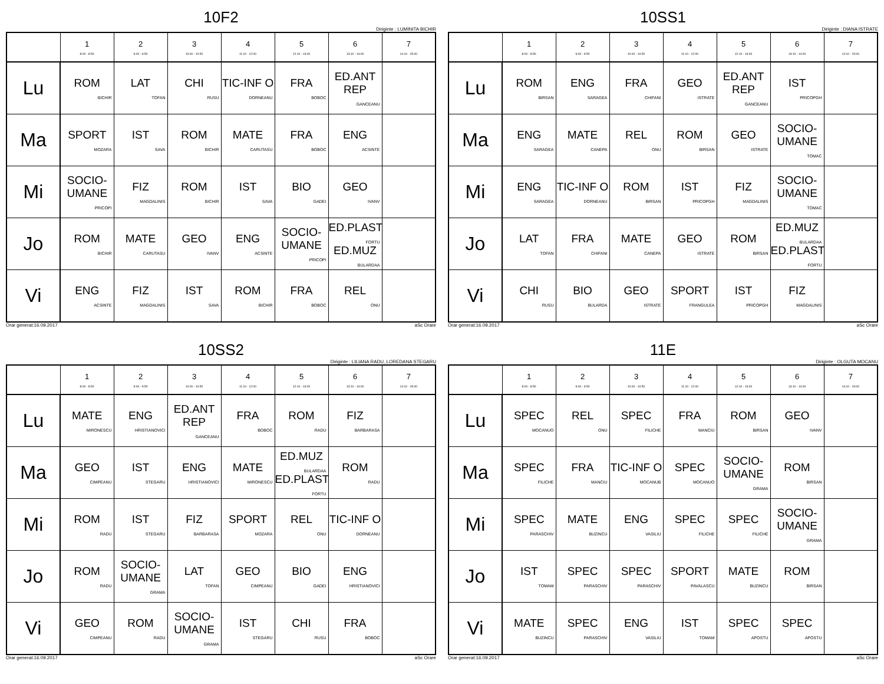10F2
Diriginte : LUMINITA BICHIR
| | 1 8:00 - 8:50 | 2 9:00 - 9:50 | 3 10:00 - 10:50 | 4 11:10 - 12:00 | 5 12:10 - 13:00 | 6 13:10 - 14:00 | 7 14:10 - 15:00 |
| --- | --- | --- | --- | --- | --- | --- | --- |
| Lu | ROM BICHIR | LAT TOFAN | CHI RUSU | TIC-INF O DORNEANU | FRA BOBOC | ED.ANT REP GANCEANU | |
| Ma | SPORT MOZARA | IST SAVA | ROM BICHIR | MATE CARUTASU | FRA BOBOC | ENG ACSINTE | |
| Mi | SOCIO-UMANE PRICOPI | FIZ MAGDALINIS | ROM BICHIR | IST SAVA | BIO GADEI | GEO IVANV | |
| Jo | ROM BICHIR | MATE CARUTASU | GEO IVANV | ENG ACSINTE | SOCIO-UMANE PRICOPI | ED.PLAST FORTU ED.MUZ BULARDAA | |
| Vi | ENG ACSINTE | FIZ MAGDALINIS | IST SAVA | ROM BICHIR | FRA BOBOC | REL ONU | |
Orar generat:16.09.2017 aSc Orare
10SS1
Diriginte : DIANA ISTRATE
| | 1 8:00 - 8:50 | 2 9:00 - 9:50 | 3 10:00 - 10:50 | 4 11:10 - 12:00 | 5 12:10 - 13:00 | 6 13:10 - 14:00 | 7 14:10 - 15:00 |
| --- | --- | --- | --- | --- | --- | --- | --- |
| Lu | ROM BIRSAN | ENG SARAGEA | FRA CHIFANI | GEO ISTRATE | ED.ANT REP GANCEANU | IST PRICOPGH | |
| Ma | ENG SARAGEA | MATE CANEPA | REL ONU | ROM BIRSAN | GEO ISTRATE | SOCIO-UMANE TOMAC | |
| Mi | ENG SARAGEA | TIC-INF O DORNEANU | ROM BIRSAN | IST PRICOPGH | FIZ MAGDALINIS | SOCIO-UMANE TOMAC | |
| Jo | LAT TOFAN | FRA CHIFANI | MATE CANEPA | GEO ISTRATE | ROM BIRSAN | ED.MUZ BULARDAA ED.PLAST FORTU | |
| Vi | CHI RUSU | BIO BULARDA | GEO ISTRATE | SPORT FRANGULEA | IST PRICOPGH | FIZ MAGDALINIS | |
Orar generat:16.09.2017 aSc Orare
10SS2
Diriginte : LILIANA RADU, LOREDANA STEGARU
| | 1 8:00 - 8:50 | 2 9:00 - 9:50 | 3 10:00 - 10:50 | 4 11:10 - 12:00 | 5 12:10 - 13:00 | 6 13:10 - 14:00 | 7 14:10 - 15:00 |
| --- | --- | --- | --- | --- | --- | --- | --- |
| Lu | MATE MIRONESCU | ENG HRISTIANOVICI | ED.ANT REP GANCEANU | FRA BOBOC | ROM RADU | FIZ BARBARASA | |
| Ma | GEO CIMPEANU | IST STEGARU | ENG HRISTIANOVICI | MATE MIRONESCU | ED.MUZ BULARDAA ED.PLAST FORTU | ROM RADU | |
| Mi | ROM RADU | IST STEGARU | FIZ BARBARASA | SPORT MOZARA | REL ONU | TIC-INF O DORNEANU | |
| Jo | ROM RADU | SOCIO-UMANE GRAMA | LAT TOFAN | GEO CIMPEANU | BIO GADEI | ENG HRISTIANOVICI | |
| Vi | GEO CIMPEANU | ROM RADU | SOCIO-UMANE GRAMA | IST STEGARU | CHI RUSU | FRA BOBOC | |
Orar generat:16.09.2017 aSc Orare
11E
Diriginte : OLGUTA MOCANU
| | 1 8:00 - 8:50 | 2 9:00 - 9:50 | 3 10:00 - 10:50 | 4 11:10 - 12:00 | 5 12:10 - 13:00 | 6 13:10 - 14:00 | 7 14:10 - 15:00 |
| --- | --- | --- | --- | --- | --- | --- | --- |
| Lu | SPEC MOCANUO | REL ONU | SPEC FILICHE | FRA MANCIU | ROM BIRSAN | GEO IVANV | |
| Ma | SPEC FILICHE | FRA MANCIU | TIC-INF O MOCANUB | SPEC MOCANUO | SOCIO-UMANE GRAMA | ROM BIRSAN | |
| Mi | SPEC PARASCHIV | MATE BUZINCU | ENG VASILIU | SPEC FILICHE | SPEC FILICHE | SOCIO-UMANE GRAMA | |
| Jo | IST TOMAM | SPEC PARASCHIV | SPEC PARASCHIV | SPORT PAVALASCU | MATE BUZINCU | ROM BIRSAN | |
| Vi | MATE BUZINCU | SPEC PARASCHIV | ENG VASILIU | IST TOMAM | SPEC APOSTU | SPEC APOSTU | |
Orar generat:16.09.2017 aSc Orare